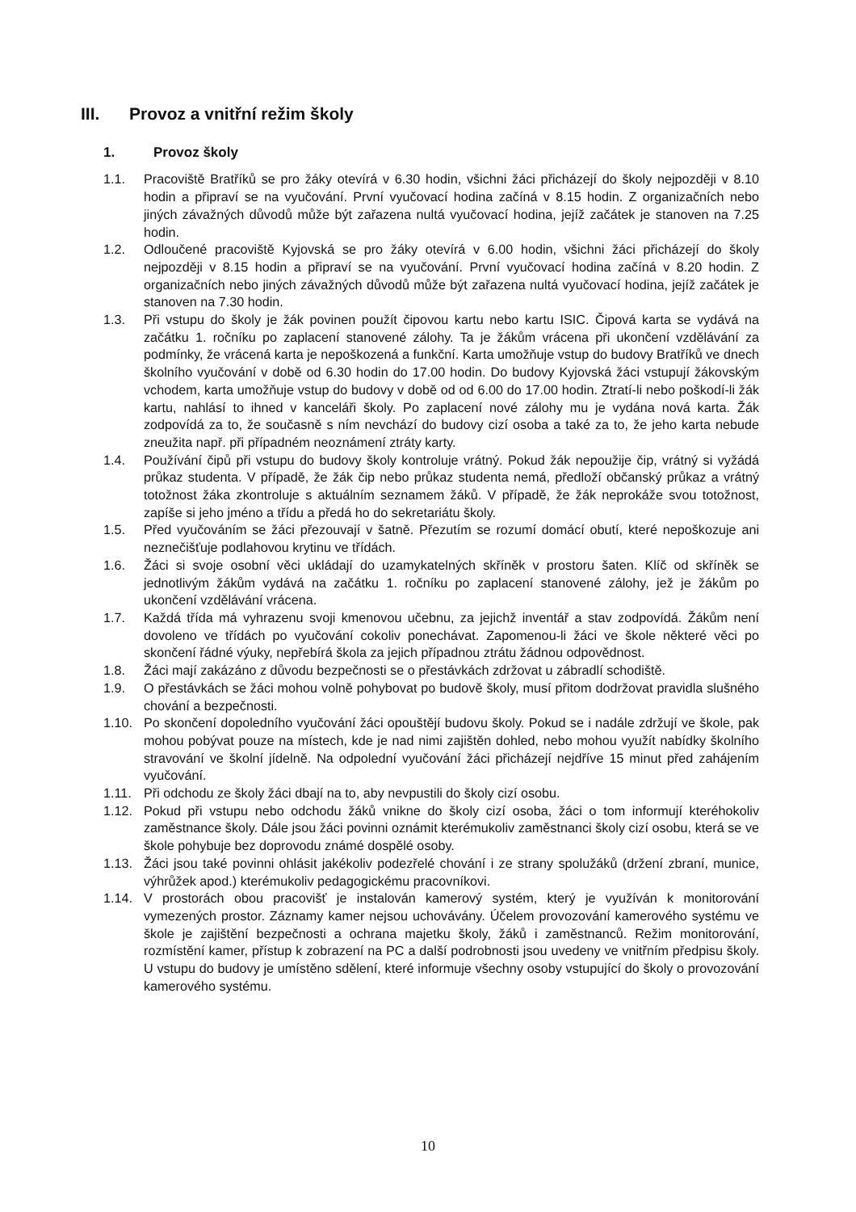III. Provoz a vnitřní režim školy
1. Provoz školy
1.1. Pracoviště Bratříků se pro žáky otevírá v 6.30 hodin, všichni žáci přicházejí do školy nejpozději v 8.10 hodin a připraví se na vyučování. První vyučovací hodina začíná v 8.15 hodin. Z organizačních nebo jiných závažných důvodů může být zařazena nultá vyučovací hodina, jejíž začátek je stanoven na 7.25 hodin.
1.2. Odloučené pracoviště Kyjovská se pro žáky otevírá v 6.00 hodin, všichni žáci přicházejí do školy nejpozději v 8.15 hodin a připraví se na vyučování. První vyučovací hodina začíná v 8.20 hodin. Z organizačních nebo jiných závažných důvodů může být zařazena nultá vyučovací hodina, jejíž začátek je stanoven na 7.30 hodin.
1.3. Při vstupu do školy je žák povinen použít čipovou kartu nebo kartu ISIC. Čipová karta se vydává na začátku 1. ročníku po zaplacení stanovené zálohy. Ta je žákům vrácena při ukončení vzdělávání za podmínky, že vrácená karta je nepoškozená a funkční. Karta umožňuje vstup do budovy Bratříků ve dnech školního vyučování v době od 6.30 hodin do 17.00 hodin. Do budovy Kyjovská žáci vstupují žákovským vchodem, karta umožňuje vstup do budovy v době od od 6.00 do 17.00 hodin. Ztratí-li nebo poškodí-li žák kartu, nahlásí to ihned v kanceláři školy. Po zaplacení nové zálohy mu je vydána nová karta. Žák zodpovídá za to, že současně s ním nevchází do budovy cizí osoba a také za to, že jeho karta nebude zneužita např. při případném neoznámení ztráty karty.
1.4. Používání čipů při vstupu do budovy školy kontroluje vrátný. Pokud žák nepoužije čip, vrátný si vyžádá průkaz studenta. V případě, že žák čip nebo průkaz studenta nemá, předloží občanský průkaz a vrátný totožnost žáka zkontroluje s aktuálním seznamem žáků. V případě, že žák neprokáže svou totožnost, zapíše si jeho jméno a třídu a předá ho do sekretariátu školy.
1.5. Před vyučováním se žáci přezouvají v šatně. Přezutím se rozumí domácí obutí, které nepoškozuje ani neznečišťuje podlahovou krytinu ve třídách.
1.6. Žáci si svoje osobní věci ukládají do uzamykatelných skříněk v prostoru šaten. Klíč od skříněk se jednotlivým žákům vydává na začátku 1. ročníku po zaplacení stanovené zálohy, jež je žákům po ukončení vzdělávání vrácena.
1.7. Každá třída má vyhrazenu svoji kmenovou učebnu, za jejichž inventář a stav zodpovídá. Žákům není dovoleno ve třídách po vyučování cokoliv ponechávat. Zapomenou-li žáci ve škole některé věci po skončení řádné výuky, nepřebírá škola za jejich případnou ztrátu žádnou odpovědnost.
1.8. Žáci mají zakázáno z důvodu bezpečnosti se o přestávkách zdržovat u zábradlí schodiště.
1.9. O přestávkách se žáci mohou volně pohybovat po budově školy, musí přitom dodržovat pravidla slušného chování a bezpečnosti.
1.10. Po skončení dopoledního vyučování žáci opouštějí budovu školy. Pokud se i nadále zdržují ve škole, pak mohou pobývat pouze na místech, kde je nad nimi zajištěn dohled, nebo mohou využít nabídky školního stravování ve školní jídelně. Na odpolední vyučování žáci přicházejí nejdříve 15 minut před zahájením vyučování.
1.11. Při odchodu ze školy žáci dbají na to, aby nevpustili do školy cizí osobu.
1.12. Pokud při vstupu nebo odchodu žáků vnikne do školy cizí osoba, žáci o tom informují kteréhokoliv zaměstnance školy. Dále jsou žáci povinni oznámit kterémukoliv zaměstnanci školy cizí osobu, která se ve škole pohybuje bez doprovodu známé dospělé osoby.
1.13. Žáci jsou také povinni ohlásit jakékoliv podezřelé chování i ze strany spolužáků (držení zbraní, munice, výhrůžek apod.) kterémukoliv pedagogickému pracovníkovi.
1.14. V prostorách obou pracovišť je instalován kamerový systém, který je využíván k monitorování vymezených prostor. Záznamy kamer nejsou uchovávány. Účelem provozování kamerového systému ve škole je zajištění bezpečnosti a ochrana majetku školy, žáků i zaměstnanců. Režim monitorování, rozmístění kamer, přístup k zobrazení na PC a další podrobnosti jsou uvedeny ve vnitřním předpisu školy. U vstupu do budovy je umístěno sdělení, které informuje všechny osoby vstupující do školy o provozování kamerového systému.
10